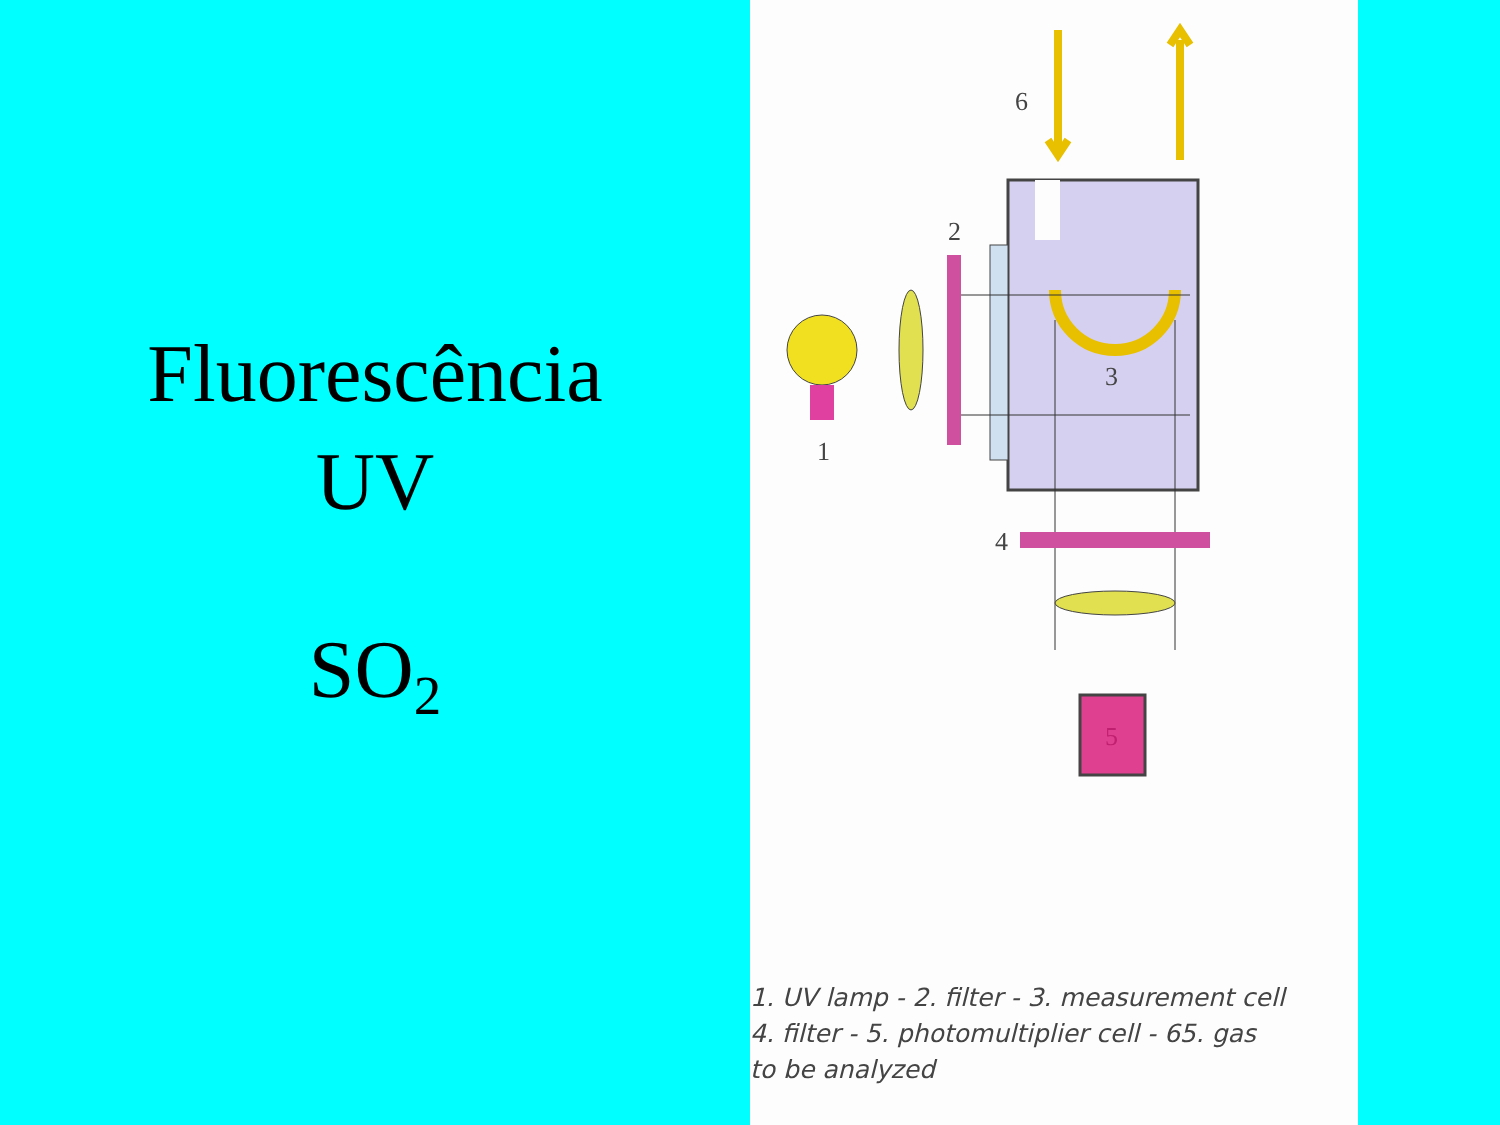Fluorescência
UV
SO<sub>2</sub>
6
2
3
4
1
5
1. UV lamp - 2. filter - 3. measurement cell
4. filter - 5. photomultiplier cell - 65. gas
to be analyzed